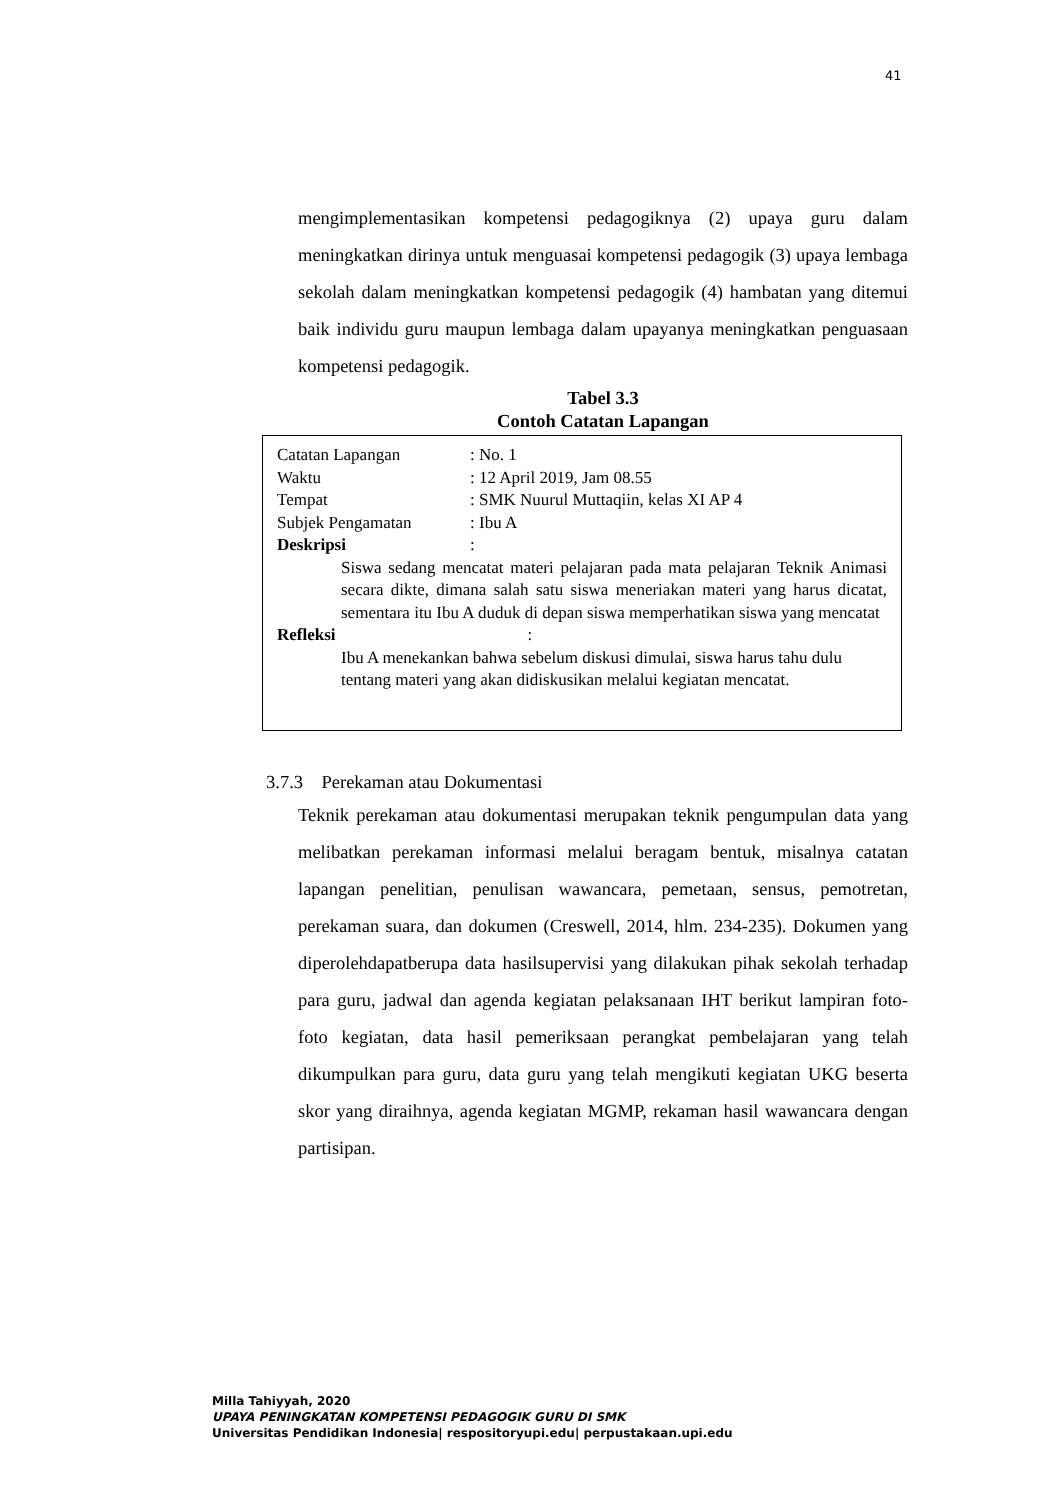41
mengimplementasikan kompetensi pedagogiknya (2) upaya guru dalam meningkatkan dirinya untuk menguasai kompetensi pedagogik (3) upaya lembaga sekolah dalam meningkatkan kompetensi pedagogik (4) hambatan yang ditemui baik individu guru maupun lembaga dalam upayanya meningkatkan penguasaan kompetensi pedagogik.
Tabel 3.3
Contoh Catatan Lapangan
| Catatan Lapangan | : No. 1 |
| Waktu | : 12 April 2019, Jam 08.55 |
| Tempat | : SMK Nuurul Muttaqiin, kelas XI AP 4 |
| Subjek Pengamatan | : Ibu A |
| Deskripsi | : |
Siswa sedang mencatat materi pelajaran pada mata pelajaran Teknik Animasi secara dikte, dimana salah satu siswa meneriakan materi yang harus dicatat, sementara itu Ibu A duduk di depan siswa memperhatikan siswa yang mencatat
Refleksi:
Ibu A menekankan bahwa sebelum diskusi dimulai, siswa harus tahu dulu tentang materi yang akan didiskusikan melalui kegiatan mencatat.
3.7.3 Perekaman atau Dokumentasi
Teknik perekaman atau dokumentasi merupakan teknik pengumpulan data yang melibatkan perekaman informasi melalui beragam bentuk, misalnya catatan lapangan penelitian, penulisan wawancara, pemetaan, sensus, pemotretan, perekaman suara, dan dokumen (Creswell, 2014, hlm. 234-235). Dokumen yang diperolehdapatberupa data hasilsupervisi yang dilakukan pihak sekolah terhadap para guru, jadwal dan agenda kegiatan pelaksanaan IHT berikut lampiran foto-foto kegiatan, data hasil pemeriksaan perangkat pembelajaran yang telah dikumpulkan para guru, data guru yang telah mengikuti kegiatan UKG beserta skor yang diraihnya, agenda kegiatan MGMP, rekaman hasil wawancara dengan partisipan.
Milla Tahiyyah, 2020
UPAYA PENINGKATAN KOMPETENSI PEDAGOGIK GURU DI SMK
Universitas Pendidikan Indonesia| respositoryupi.edu| perpustakaan.upi.edu